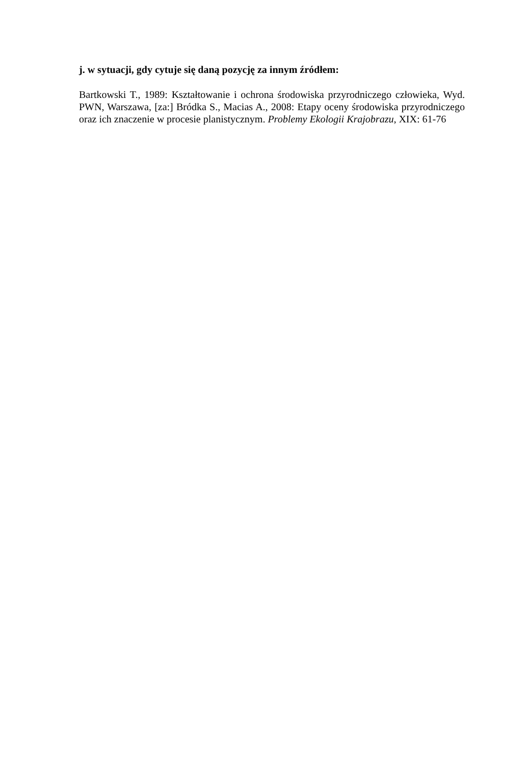j. w sytuacji, gdy cytuje się daną pozycję za innym źródłem:
Bartkowski T., 1989: Kształtowanie i ochrona środowiska przyrodniczego człowieka, Wyd. PWN, Warszawa, [za:] Bródka S., Macias A., 2008: Etapy oceny środowiska przyrodniczego oraz ich znaczenie w procesie planistycznym. Problemy Ekologii Krajobrazu, XIX: 61-76